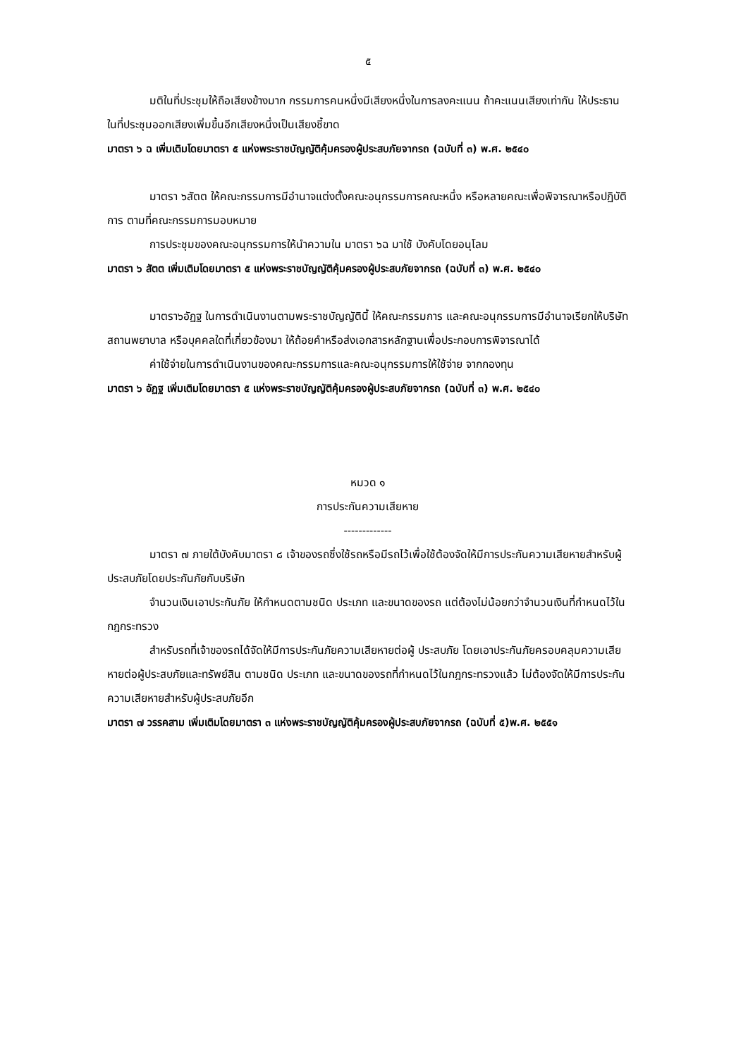๕
มติในที่ประชุมให้ถือเสียงข้างมาก กรรมการคนหนึ่งมีเสียงหนึ่งในการลงคะแนน ถ้าคะแนนเสียงเท่ากัน ให้ประธานในที่ประชุมออกเสียงเพิ่มขึ้นอีกเสียงหนึ่งเป็นเสียงชี้ขาด
มาตรา ๖ ฉ เพิ่มเติมโดยมาตรา ๕ แห่งพระราชบัญญัติคุ้มครองผู้ประสบภัยจากรถ (ฉบับที่ ๓) พ.ศ. ๒๕๔๐
มาตรา ๖สัตต ให้คณะกรรมการมีอำนาจแต่งตั้งคณะอนุกรรมการคณะหนึ่ง หรือหลายคณะเพื่อพิจารณาหรือปฏิบัติการ ตามที่คณะกรรมการมอบหมาย
การประชุมของคณะอนุกรรมการให้นำความใน มาตรา ๖ฉ มาใช้ บังคับโดยอนุโลม
มาตรา ๖ สัตต เพิ่มเติมโดยมาตรา ๕ แห่งพระราชบัญญัติคุ้มครองผู้ประสบภัยจากรถ (ฉบับที่ ๓) พ.ศ. ๒๕๔๐
มาตรา๖อัฏฐ ในการดำเนินงานตามพระราชบัญญัตินี้ ให้คณะกรรมการ และคณะอนุกรรมการมีอำนาจเรียกให้บริษัท สถานพยาบาล หรือบุคคลใดที่เกี่ยวข้องมา ให้ถ้อยคำหรือส่งเอกสารหลักฐานเพื่อประกอบการพิจารณาได้
ค่าใช้จ่ายในการดำเนินงานของคณะกรรมการและคณะอนุกรรมการให้ใช้จ่าย จากกองทุน
มาตรา ๖ อัฏฐ เพิ่มเติมโดยมาตรา ๕ แห่งพระราชบัญญัติคุ้มครองผู้ประสบภัยจากรถ (ฉบับที่ ๓) พ.ศ. ๒๕๔๐
หมวด ๑
การประกันความเสียหาย
-------------
มาตรา ๗ ภายใต้บังคับมาตรา ๘ เจ้าของรถซึ่งใช้รถหรือมีรถไว้เพื่อใช้ต้องจัดให้มีการประกันความเสียหายสำหรับผู้ประสบภัยโดยประกันภัยกับบริษัท
จำนวนเงินเอาประกันภัย ให้กำหนดตามชนิด ประเภท และขนาดของรถ แต่ต้องไม่น้อยกว่าจำนวนเงินที่กำหนดไว้ในกฎกระทรวง
สำหรับรถที่เจ้าของรถได้จัดให้มีการประกันภัยความเสียหายต่อผู้ ประสบภัย โดยเอาประกันภัยครอบคลุมความเสียหายต่อผู้ประสบภัยและทรัพย์สิน ตามชนิด ประเภท และขนาดของรถที่กำหนดไว้ในกฎกระทรวงแล้ว ไม่ต้องจัดให้มีการประกันความเสียหายสำหรับผู้ประสบภัยอีก
มาตรา ๗ วรรคสาม เพิ่มเติมโดยมาตรา ๓ แห่งพระราชบัญญัติคุ้มครองผู้ประสบภัยจากรถ (ฉบับที่ ๕)พ.ศ. ๒๕๕๑